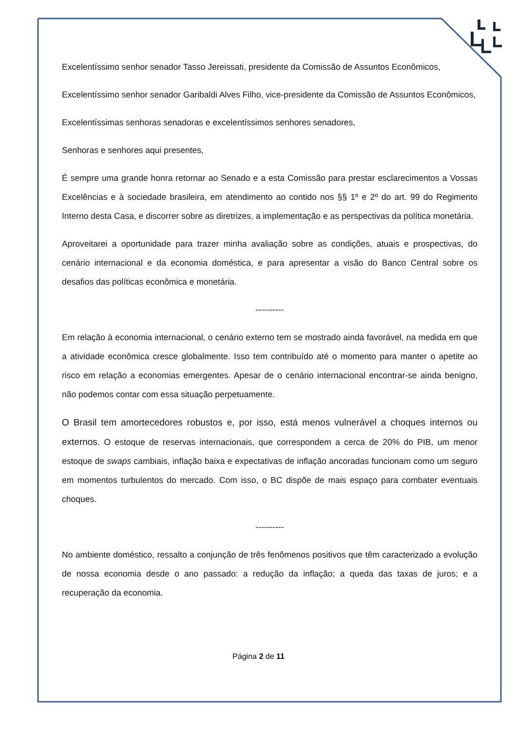Excelentíssimo senhor senador Tasso Jereissati, presidente da Comissão de Assuntos Econômicos,
Excelentíssimo senhor senador Garibaldi Alves Filho, vice-presidente da Comissão de Assuntos Econômicos,
Excelentíssimas senhoras senadoras e excelentíssimos senhores senadores,
Senhoras e senhores aqui presentes,
É sempre uma grande honra retornar ao Senado e a esta Comissão para prestar esclarecimentos a Vossas Excelências e à sociedade brasileira, em atendimento ao contido nos §§ 1º e 2º do art. 99 do Regimento Interno desta Casa, e discorrer sobre as diretrizes, a implementação e as perspectivas da política monetária.
Aproveitarei a oportunidade para trazer minha avaliação sobre as condições, atuais e prospectivas, do cenário internacional e da economia doméstica, e para apresentar a visão do Banco Central sobre os desafios das políticas econômica e monetária.
----------
Em relação à economia internacional, o cenário externo tem se mostrado ainda favorável, na medida em que a atividade econômica cresce globalmente. Isso tem contribuído até o momento para manter o apetite ao risco em relação a economias emergentes. Apesar de o cenário internacional encontrar-se ainda benigno, não podemos contar com essa situação perpetuamente.
O Brasil tem amortecedores robustos e, por isso, está menos vulnerável a choques internos ou externos. O estoque de reservas internacionais, que correspondem a cerca de 20% do PIB, um menor estoque de swaps cambiais, inflação baixa e expectativas de inflação ancoradas funcionam como um seguro em momentos turbulentos do mercado. Com isso, o BC dispõe de mais espaço para combater eventuais choques.
----------
No ambiente doméstico, ressalto a conjunção de três fenômenos positivos que têm caracterizado a evolução de nossa economia desde o ano passado: a redução da inflação; a queda das taxas de juros; e a recuperação da economia.
Página 2 de 11